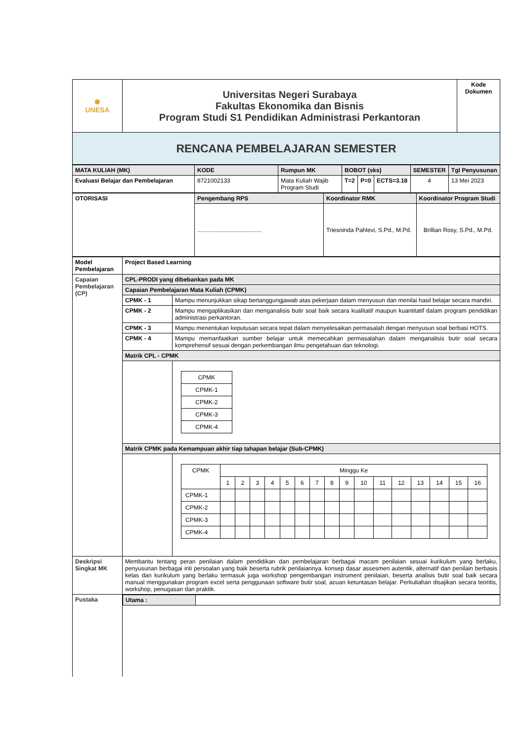| ✺ UNESA | Universitas Negeri Surabaya Fakultas Ekonomika dan Bisnis Program Studi S1 Pendidikan Administrasi Perkantoran | Kode Dokumen |
| RENCANA PEMBELAJARAN SEMESTER | | |
| MATA KULIAH (MK) | KODE | Rumpun MK | BOBOT (sks) | | | SEMESTER | Tgl Penyusunan |
| Evaluasi Belajar dan Pembelajaran | 8721002133 | Mata Kuliah Wajib Program Studi | T=2 | P=0 | ECTS=3.18 | 4 | 13 Mei 2023 |
| OTORISASI | Pengembang RPS | Koordinator RMK | Koordinator Program Studi |
| | ....................................... | Triesninda Pahlevi, S.Pd., M.Pd. | Brillian Rosy, S.Pd., M.Pd. |
| Model Pembelajaran | Project Based Learning | |
| Capaian Pembelajaran (CP) | CPL-PRODI yang dibebankan pada MK | |
| | Capaian Pembelajaran Mata Kuliah (CPMK) | |
| | CPMK - 1 | Mampu menunjukkan sikap bertanggungjawab atas pekerjaan dalam menyusun dan menilai hasil belajar secara mandiri. |
| | CPMK - 2 | Mampu mengaplikasikan dan menganalisis butir soal baik secara kualitatif maupun kuantitatif dalam program pendidikan administrasi perkantoran. |
| | CPMK - 3 | Mampu menentukan keputusan secara tepat dalam menyelesaikan permasalah dengan menyusun soal berbasi HOTS. |
| | CPMK - 4 | Mampu memanfaatkan sumber belajar untuk memecahkan permasalahan dalam menganalisis butir soal secara komprehensif sesuai dengan perkembangan ilmu pengetahuan dan teknologi. |
| | Matrik CPL - CPMK | |
| | | / CPMK / / CPMK-1 / / CPMK-2 / / CPMK-3 / / CPMK-4 / |
| | Matrik CPMK pada Kemampuan akhir tiap tahapan belajar (Sub-CPMK) | |
| | | / CPMK / Minggu Ke / / / / / / / / / / / / / / / / / / 1 / 2 / 3 / 4 / 5 / 6 / 7 / 8 / 9 / 10 / 11 / 12 / 13 / 14 / 15 / 16 / / CPMK-1 / / / / / / / / / / / / / / / / / / CPMK-2 / / / / / / / / / / / / / / / / / / CPMK-3 / / / / / / / / / / / / / / / / / / CPMK-4 / / / / / / / / / / / / / / / / / |
| Deskripsi Singkat MK | Membantu tentang peran penilaian dalam pendidikan dan pembelajaran berbagai macam penilaian sesuai kurikulum yang berlaku, penyusunan berbagai inti persoalan yang baik beserta rubrik penilaiannya. konsep dasar assesmen autentik, alternatif dan penilain berbasis kelas dan kurikulum yang berlaku termasuk juga workshop pengembangan instrument penilaian, beserta analisis butir soal baik secara manual menggunakan program excel serta penggunaan software butir soal, acuan ketuntasan belajar. Perkuliahan disajikan secara teoritis, workshop, penugasan dan praktik. | |
| Pustaka | / Utama : / / | |